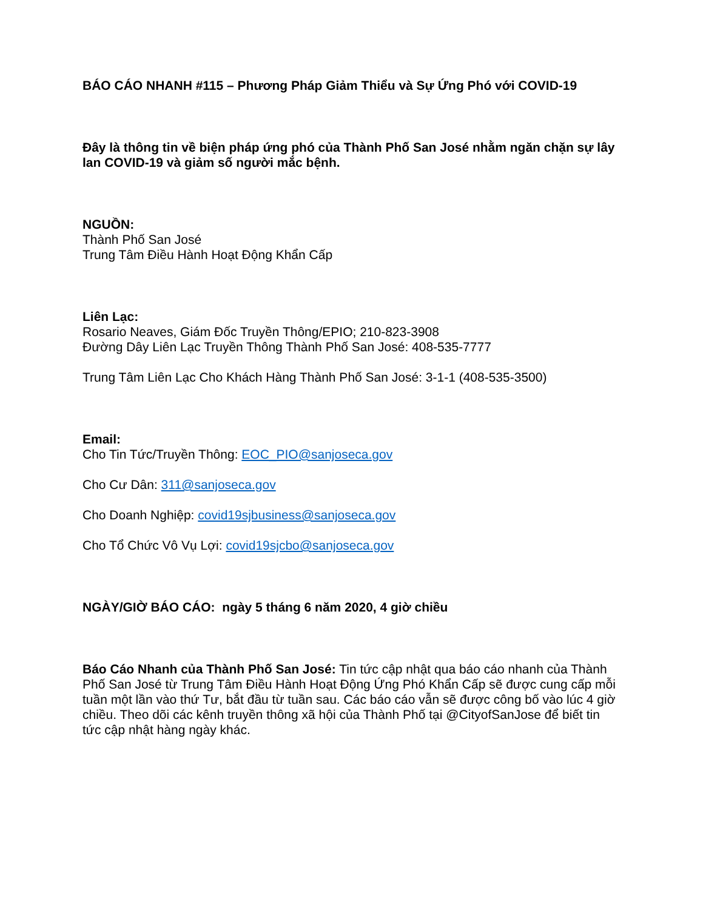BÁO CÁO NHANH #115 – Phương Pháp Giảm Thiểu và Sự Ứng Phó với COVID-19
Đây là thông tin về biện pháp ứng phó của Thành Phố San José nhằm ngăn chặn sự lây lan COVID-19 và giảm số người mắc bệnh.
NGUỒN:
Thành Phố San José
Trung Tâm Điều Hành Hoạt Động Khẩn Cấp
Liên Lạc:
Rosario Neaves, Giám Đốc Truyền Thông/EPIO; 210-823-3908
Đường Dây Liên Lạc Truyền Thông Thành Phố San José: 408-535-7777
Trung Tâm Liên Lạc Cho Khách Hàng Thành Phố San José: 3-1-1 (408-535-3500)
Email:
Cho Tin Tức/Truyền Thông: EOC_PIO@sanjoseca.gov
Cho Cư Dân: 311@sanjoseca.gov
Cho Doanh Nghiệp: covid19sjbusiness@sanjoseca.gov
Cho Tổ Chức Vô Vụ Lợi: covid19sjcbo@sanjoseca.gov
NGÀY/GIỜ BÁO CÁO: ngày 5 tháng 6 năm 2020, 4 giờ chiều
Báo Cáo Nhanh của Thành Phố San José: Tin tức cập nhật qua báo cáo nhanh của Thành Phố San José từ Trung Tâm Điều Hành Hoạt Động Ứng Phó Khẩn Cấp sẽ được cung cấp mỗi tuần một lần vào thứ Tư, bắt đầu từ tuần sau. Các báo cáo vẫn sẽ được công bố vào lúc 4 giờ chiều. Theo dõi các kênh truyền thông xã hội của Thành Phố tại @CityofSanJose để biết tin tức cập nhật hàng ngày khác.